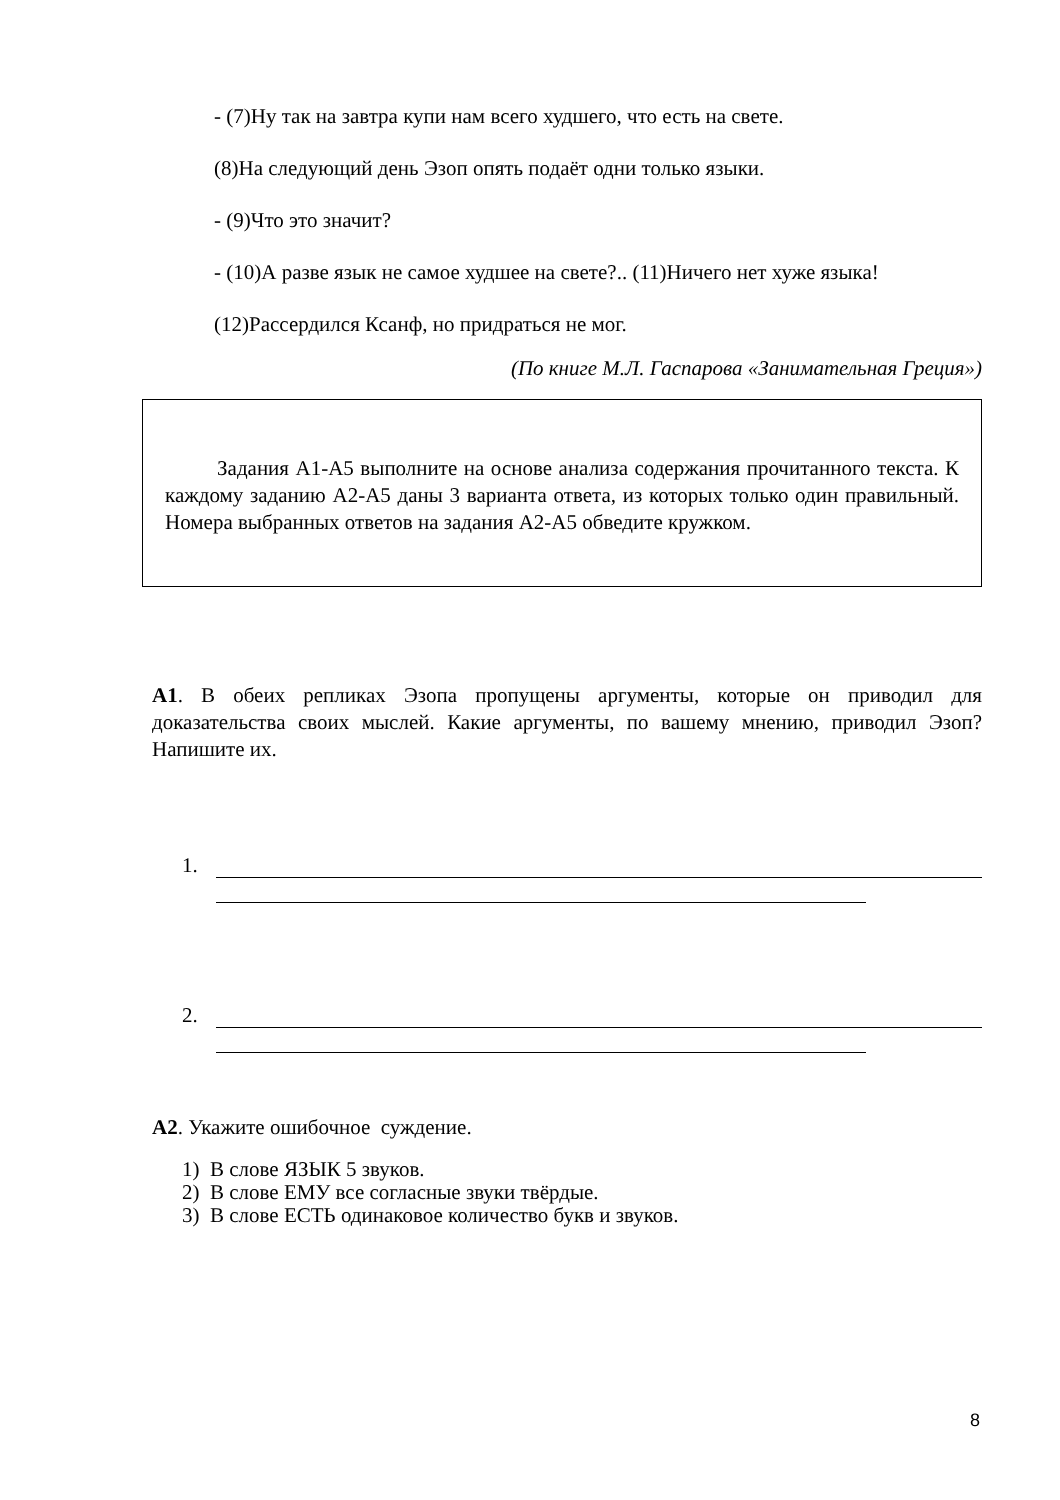- (7)Ну так на завтра купи нам всего худшего, что есть на свете.
(8)На следующий день Эзоп опять подаёт одни только языки.
- (9)Что это значит?
- (10)А разве язык не самое худшее на свете?.. (11)Ничего нет хуже языка!
(12)Рассердился Ксанф, но придраться не мог.
(По книге М.Л. Гаспарова «Занимательная Греция»)
Задания А1-А5 выполните на основе анализа содержания прочитанного текста. К каждому заданию А2-А5 даны 3 варианта ответа, из которых только один правильный. Номера выбранных ответов на задания А2-А5 обведите кружком.
А1. В обеих репликах Эзопа пропущены аргументы, которые он приводил для доказательства своих мыслей. Какие аргументы, по вашему мнению, приводил Эзоп? Напишите их.
1.
2.
А2. Укажите ошибочное суждение.
1) В слове ЯЗЫК 5 звуков.
2) В слове ЕМУ все согласные звуки твёрдые.
3) В слове ЕСТЬ одинаковое количество букв и звуков.
8